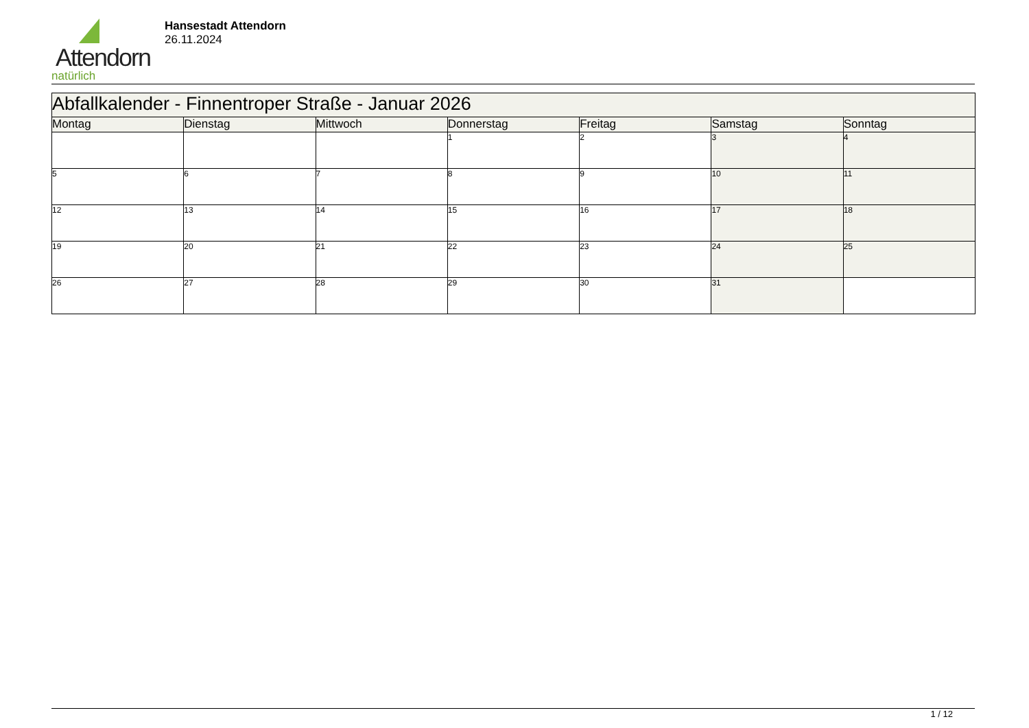Attendorn
natürlich
Hansestadt Attendorn
26.11.2024
| Abfallkalender - Finnentroper Straße - Januar 2026 | | | | | | |
| --- | --- | --- | --- | --- | --- | --- |
| Montag | Dienstag | Mittwoch | Donnerstag | Freitag | Samstag | Sonntag |
| | | | 1 | 2 | 3 | 4 |
| 5 | 6 | 7 | 8 | 9 | 10 | 11 |
| 12 | 13 | 14 | 15 | 16 | 17 | 18 |
| 19 | 20 | 21 | 22 | 23 | 24 | 25 |
| 26 | 27 | 28 | 29 | 30 | 31 | |
1 / 12